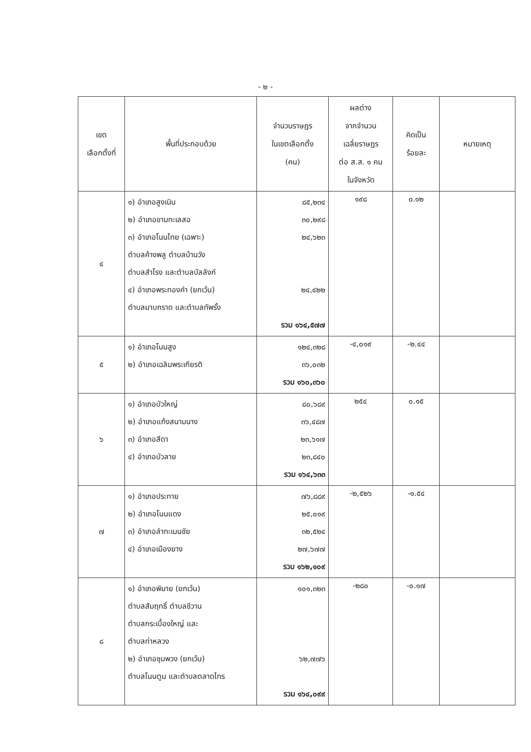- ๒ -
| เขต เลือกตั้งที่ | พื้นที่ประกอบด้วย | จำนวนราษฎร ในเขตเลือกตั้ง (คน) | ผลต่าง จากจำนวน เฉลี่ยราษฎร ต่อ ส.ส. ๑ คน ในจังหวัด | คิดเป็น ร้อยละ | หมายเหตุ |
| --- | --- | --- | --- | --- | --- |
| ๔ | ๑) อำเภอสูงเนิน ๒) อำเภอขามทะเลสอ ๓) อำเภอโนนไทย (เฉพาะ) ตำบลค้างพลู ตำบลบ้านวัง ตำบลสำโรง และตำบลบัลลังก์ ๔) อำเภอพระทองคำ (ยกเว้น) ตำบลมาบกราด และตำบลทัพรั้ง | ๘๕,๒๓๔ ๓๐,๒๙๘ ๒๔,๖๒๓ ๒๔,๔๒๒ รวม ๑๖๔,๕๗๗ | ๑๙๘ | ๐.๑๒ | |
| ๕ | ๑) อำเภอโนนสูง ๒) อำเภอเฉลิมพระเกียรติ | ๑๒๔,๓๒๘ ๓๖,๐๓๒ รวม ๑๖๐,๓๖๐ | -๔,๐๑๙ | -๒.๔๔ | |
| ๖ | ๑) อำเภอบัวใหญ่ ๒) อำเภอแก้งสนามนาง ๓) อำเภอสีดา ๔) อำเภอบัวลาย | ๘๐,๖๘๙ ๓๖,๔๘๗ ๒๓,๖๑๗ ๒๓,๘๔๐ รวม ๑๖๔,๖๓๓ | ๒๕๔ | ๐.๑๕ | |
| ๗ | ๑) อำเภอประทาย ๒) อำเภอโนนแดง ๓) อำเภอลำทะเมนชัย ๔) อำเภอเมืองยาง | ๗๖,๘๘๙ ๒๕,๐๑๙ ๓๒,๕๒๔ ๒๗,๖๗๗ รวม ๑๖๒,๑๐๙ | -๒,๕๒๖ | -๑.๕๔ | |
| ๘ | ๑) อำเภอพิมาย (ยกเว้น) ตำบลสัมฤทธิ์ ตำบลชีวาน ตำบลกระเบื้องใหญ่ และ ตำบลท่าหลวง ๒) อำเภอชุมพวง (ยกเว้น) ตำบลโนนตูม และตำบลตลาดไทร | ๑๐๑,๓๒๓ ๖๒,๗๗๖ รวม ๑๖๔,๐๙๙ | -๒๘๐ | -๐.๑๗ | |